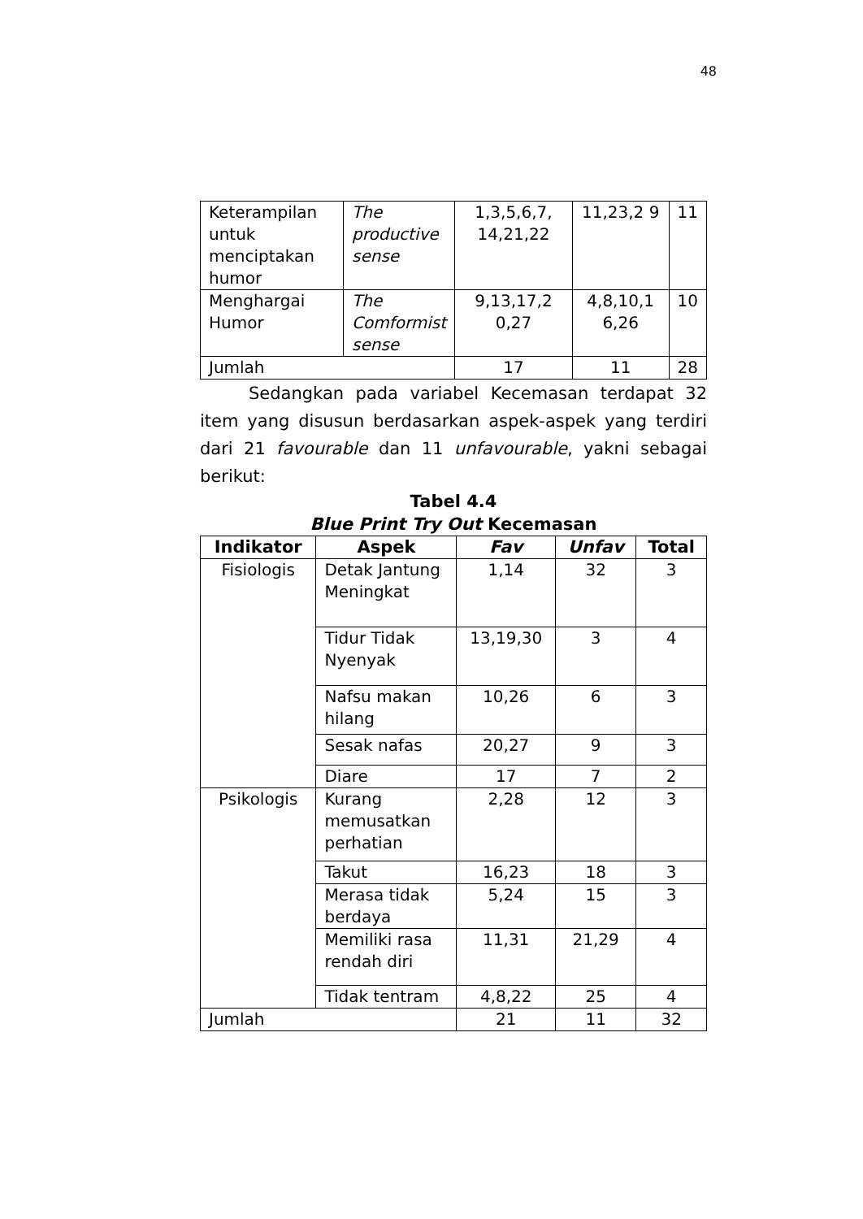48
| Keterampilan untuk menciptakan humor | The productive sense | 1,3,5,6,7, 14,21,22 | 11,23,2 9 | 11 |
| Menghargai Humor | The Comformist sense | 9,13,17,2 0,27 | 4,8,10,1 6,26 | 10 |
| Jumlah | | 17 | 11 | 28 |
Sedangkan pada variabel Kecemasan terdapat 32 item yang disusun berdasarkan aspek-aspek yang terdiri dari 21 favourable dan 11 unfavourable, yakni sebagai berikut:
Tabel 4.4
Blue Print Try Out Kecemasan
| Indikator | Aspek | Fav | Unfav | Total |
| --- | --- | --- | --- | --- |
| Fisiologis | Detak Jantung Meningkat | 1,14 | 32 | 3 |
| | Tidur Tidak Nyenyak | 13,19,30 | 3 | 4 |
| | Nafsu makan hilang | 10,26 | 6 | 3 |
| | Sesak nafas | 20,27 | 9 | 3 |
| | Diare | 17 | 7 | 2 |
| Psikologis | Kurang memusatkan perhatian | 2,28 | 12 | 3 |
| | Takut | 16,23 | 18 | 3 |
| | Merasa tidak berdaya | 5,24 | 15 | 3 |
| | Memiliki rasa rendah diri | 11,31 | 21,29 | 4 |
| | Tidak tentram | 4,8,22 | 25 | 4 |
| Jumlah | | 21 | 11 | 32 |